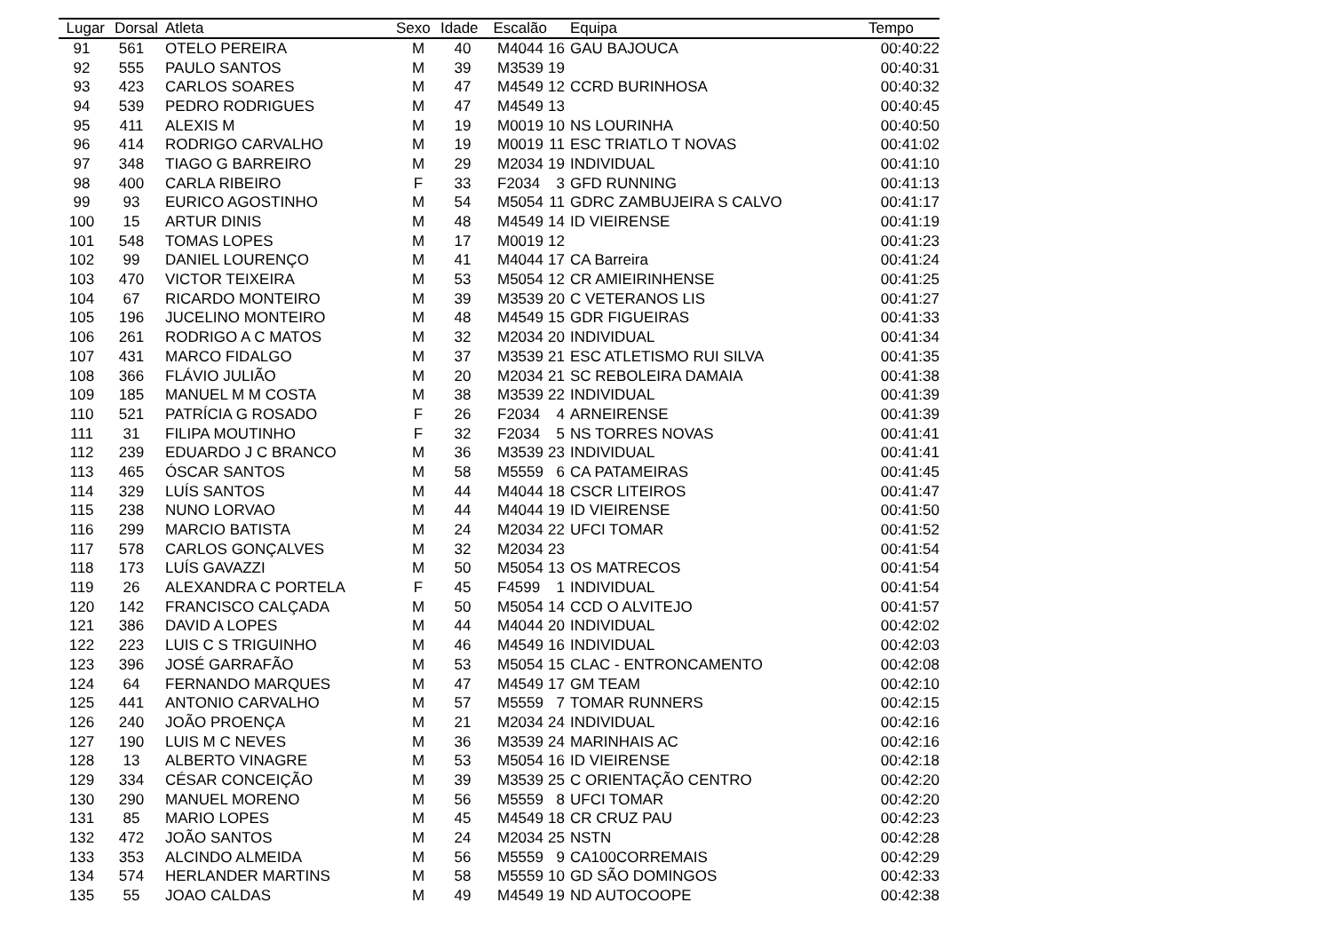| Lugar | Dorsal | Atleta | Sexo | Idade | Escalão | | Equipa | Tempo |
| --- | --- | --- | --- | --- | --- | --- | --- | --- |
| 91 | 561 | OTELO PEREIRA | M | 40 | M4044 | 16 | GAU BAJOUCA | 00:40:22 |
| 92 | 555 | PAULO SANTOS | M | 39 | M3539 | 19 | | 00:40:31 |
| 93 | 423 | CARLOS SOARES | M | 47 | M4549 | 12 | CCRD BURINHOSA | 00:40:32 |
| 94 | 539 | PEDRO RODRIGUES | M | 47 | M4549 | 13 | | 00:40:45 |
| 95 | 411 | ALEXIS M | M | 19 | M0019 | 10 | NS LOURINHA | 00:40:50 |
| 96 | 414 | RODRIGO CARVALHO | M | 19 | M0019 | 11 | ESC TRIATLO T NOVAS | 00:41:02 |
| 97 | 348 | TIAGO G BARREIRO | M | 29 | M2034 | 19 | INDIVIDUAL | 00:41:10 |
| 98 | 400 | CARLA RIBEIRO | F | 33 | F2034 | 3 | GFD RUNNING | 00:41:13 |
| 99 | 93 | EURICO AGOSTINHO | M | 54 | M5054 | 11 | GDRC ZAMBUJEIRA S CALVO | 00:41:17 |
| 100 | 15 | ARTUR DINIS | M | 48 | M4549 | 14 | ID VIEIRENSE | 00:41:19 |
| 101 | 548 | TOMAS LOPES | M | 17 | M0019 | 12 | | 00:41:23 |
| 102 | 99 | DANIEL LOURENÇO | M | 41 | M4044 | 17 | CA Barreira | 00:41:24 |
| 103 | 470 | VICTOR TEIXEIRA | M | 53 | M5054 | 12 | CR AMIEIRINHENSE | 00:41:25 |
| 104 | 67 | RICARDO MONTEIRO | M | 39 | M3539 | 20 | C VETERANOS LIS | 00:41:27 |
| 105 | 196 | JUCELINO MONTEIRO | M | 48 | M4549 | 15 | GDR FIGUEIRAS | 00:41:33 |
| 106 | 261 | RODRIGO A C MATOS | M | 32 | M2034 | 20 | INDIVIDUAL | 00:41:34 |
| 107 | 431 | MARCO FIDALGO | M | 37 | M3539 | 21 | ESC ATLETISMO RUI SILVA | 00:41:35 |
| 108 | 366 | FLÁVIO JULIÃO | M | 20 | M2034 | 21 | SC REBOLEIRA DAMAIA | 00:41:38 |
| 109 | 185 | MANUEL M M COSTA | M | 38 | M3539 | 22 | INDIVIDUAL | 00:41:39 |
| 110 | 521 | PATRÍCIA G ROSADO | F | 26 | F2034 | 4 | ARNEIRENSE | 00:41:39 |
| 111 | 31 | FILIPA MOUTINHO | F | 32 | F2034 | 5 | NS TORRES NOVAS | 00:41:41 |
| 112 | 239 | EDUARDO J C BRANCO | M | 36 | M3539 | 23 | INDIVIDUAL | 00:41:41 |
| 113 | 465 | ÓSCAR SANTOS | M | 58 | M5559 | 6 | CA PATAMEIRAS | 00:41:45 |
| 114 | 329 | LUÍS SANTOS | M | 44 | M4044 | 18 | CSCR LITEIROS | 00:41:47 |
| 115 | 238 | NUNO LORVAO | M | 44 | M4044 | 19 | ID VIEIRENSE | 00:41:50 |
| 116 | 299 | MARCIO BATISTA | M | 24 | M2034 | 22 | UFCI TOMAR | 00:41:52 |
| 117 | 578 | CARLOS GONÇALVES | M | 32 | M2034 | 23 | | 00:41:54 |
| 118 | 173 | LUÍS GAVAZZI | M | 50 | M5054 | 13 | OS MATRECOS | 00:41:54 |
| 119 | 26 | ALEXANDRA C PORTELA | F | 45 | F4599 | 1 | INDIVIDUAL | 00:41:54 |
| 120 | 142 | FRANCISCO CALÇADA | M | 50 | M5054 | 14 | CCD O ALVITEJO | 00:41:57 |
| 121 | 386 | DAVID A LOPES | M | 44 | M4044 | 20 | INDIVIDUAL | 00:42:02 |
| 122 | 223 | LUIS C S TRIGUINHO | M | 46 | M4549 | 16 | INDIVIDUAL | 00:42:03 |
| 123 | 396 | JOSÉ GARRAFÃO | M | 53 | M5054 | 15 | CLAC - ENTRONCAMENTO | 00:42:08 |
| 124 | 64 | FERNANDO MARQUES | M | 47 | M4549 | 17 | GM TEAM | 00:42:10 |
| 125 | 441 | ANTONIO CARVALHO | M | 57 | M5559 | 7 | TOMAR RUNNERS | 00:42:15 |
| 126 | 240 | JOÃO PROENÇA | M | 21 | M2034 | 24 | INDIVIDUAL | 00:42:16 |
| 127 | 190 | LUIS M C NEVES | M | 36 | M3539 | 24 | MARINHAIS AC | 00:42:16 |
| 128 | 13 | ALBERTO VINAGRE | M | 53 | M5054 | 16 | ID VIEIRENSE | 00:42:18 |
| 129 | 334 | CÉSAR CONCEIÇÃO | M | 39 | M3539 | 25 | C ORIENTAÇÃO CENTRO | 00:42:20 |
| 130 | 290 | MANUEL MORENO | M | 56 | M5559 | 8 | UFCI TOMAR | 00:42:20 |
| 131 | 85 | MARIO LOPES | M | 45 | M4549 | 18 | CR CRUZ PAU | 00:42:23 |
| 132 | 472 | JOÃO SANTOS | M | 24 | M2034 | 25 | NSTN | 00:42:28 |
| 133 | 353 | ALCINDO ALMEIDA | M | 56 | M5559 | 9 | CA100CORREMAIS | 00:42:29 |
| 134 | 574 | HERLANDER MARTINS | M | 58 | M5559 | 10 | GD SÃO DOMINGOS | 00:42:33 |
| 135 | 55 | JOAO CALDAS | M | 49 | M4549 | 19 | ND AUTOCOOPE | 00:42:38 |